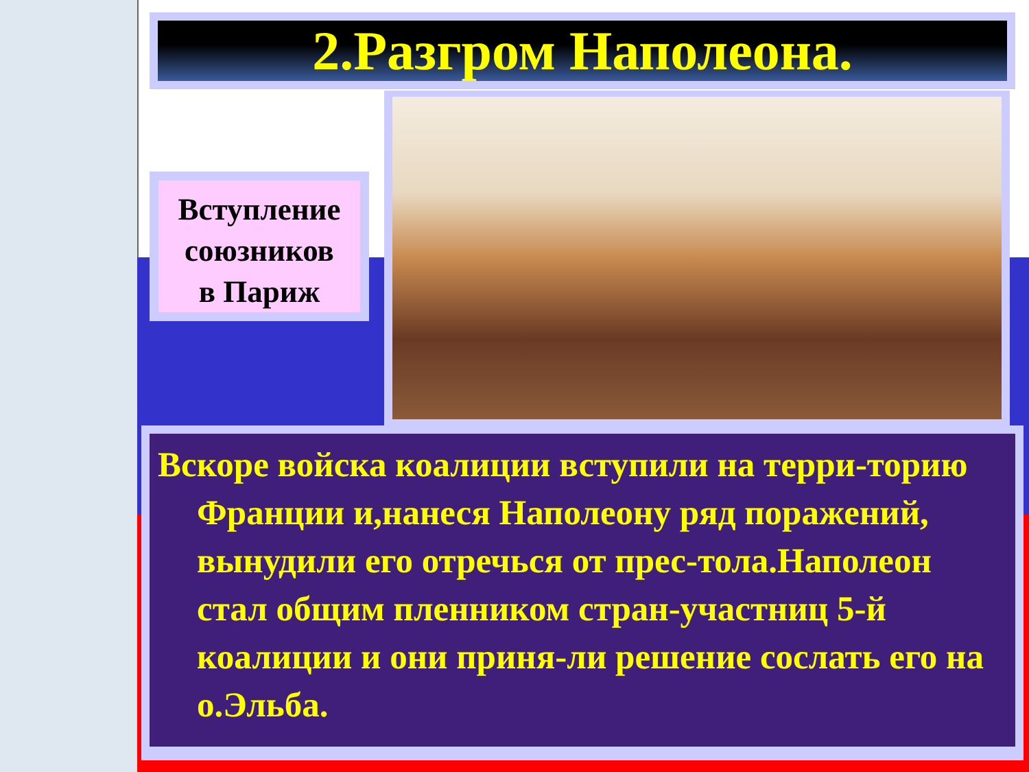2.Разгром Наполеона.
Вступление
союзников
в Париж
Вскоре войска коалиции вступили на терри-торию Франции и,нанеся Наполеону ряд поражений, вынудили его отречься от прес-тола.Наполеон стал общим пленником стран-участниц 5-й коалиции и они приня-ли решение сослать его на о.Эльба.